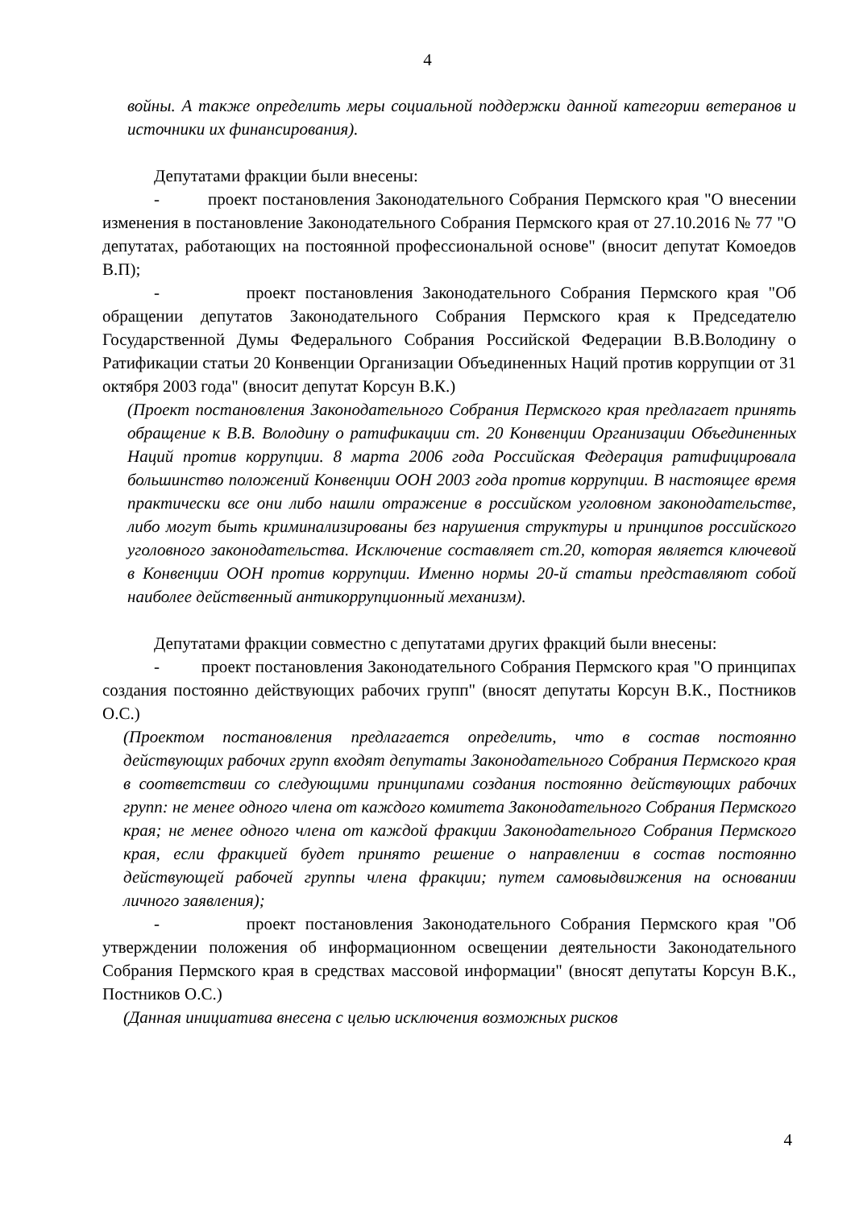4
войны. А также определить меры социальной поддержки данной категории ветеранов и источники их финансирования).
Депутатами фракции были внесены:
- проект постановления Законодательного Собрания Пермского края "О внесении изменения в постановление Законодательного Собрания Пермского края от 27.10.2016 № 77 "О депутатах, работающих на постоянной профессиональной основе" (вносит депутат Комоедов В.П);
- проект постановления Законодательного Собрания Пермского края "Об обращении депутатов Законодательного Собрания Пермского края к Председателю Государственной Думы Федерального Собрания Российской Федерации В.В.Володину о Ратификации статьи 20 Конвенции Организации Объединенных Наций против коррупции от 31 октября 2003 года" (вносит депутат Корсун В.К.)
(Проект постановления Законодательного Собрания Пермского края предлагает принять обращение к В.В. Володину о ратификации ст. 20 Конвенции Организации Объединенных Наций против коррупции. 8 марта 2006 года Российская Федерация ратифицировала большинство положений Конвенции ООН 2003 года против коррупции. В настоящее время практически все они либо нашли отражение в российском уголовном законодательстве, либо могут быть криминализированы без нарушения структуры и принципов российского уголовного законодательства. Исключение составляет ст.20, которая является ключевой в Конвенции ООН против коррупции. Именно нормы 20-й статьи представляют собой наиболее действенный антикоррупционный механизм).
Депутатами фракции совместно с депутатами других фракций были внесены:
- проект постановления Законодательного Собрания Пермского края "О принципах создания постоянно действующих рабочих групп" (вносят депутаты Корсун В.К., Постников О.С.)
(Проектом постановления предлагается определить, что в состав постоянно действующих рабочих групп входят депутаты Законодательного Собрания Пермского края в соответствии со следующими принципами создания постоянно действующих рабочих групп: не менее одного члена от каждого комитета Законодательного Собрания Пермского края; не менее одного члена от каждой фракции Законодательного Собрания Пермского края, если фракцией будет принято решение о направлении в состав постоянно действующей рабочей группы члена фракции; путем самовыдвижения на основании личного заявления);
- проект постановления Законодательного Собрания Пермского края "Об утверждении положения об информационном освещении деятельности Законодательного Собрания Пермского края в средствах массовой информации" (вносят депутаты Корсун В.К., Постников О.С.)
(Данная инициатива внесена с целью исключения возможных рисков
4